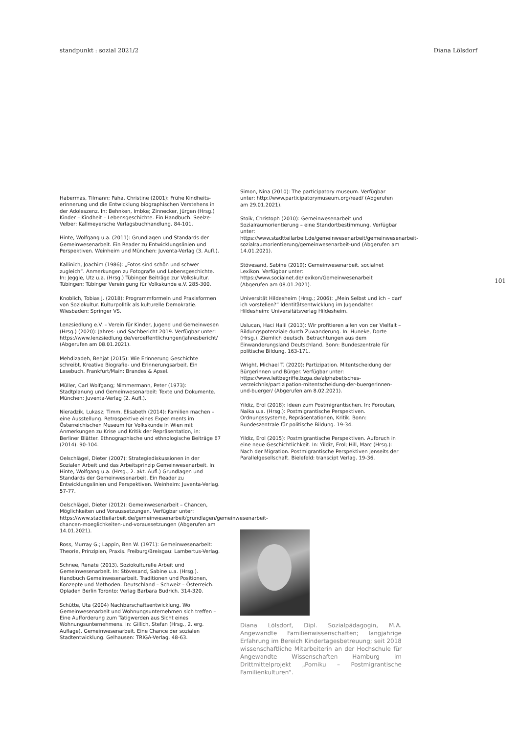standpunkt : sozial 2021/2 Diana Lölsdorf
Habermas, Tilmann; Paha, Christine (2001): Frühe Kindheits­erinnerung und die Entwicklung biographischen Verstehens in der Adoleszenz. In: Behnken, Imbke; Zinnecker, Jürgen (Hrsg.) Kinder – Kindheit – Lebensgeschichte. Ein Handbuch. Seelze-Velber: Kallmeyersche Verlagsbuchhandlung. 84-101.
Hinte, Wolfgang u.a. (2011): Grundlagen und Standards der Gemeinwesenarbeit. Ein Reader zu Entwicklungslinien und Perspektiven. Weinheim und München: Juventa-Verlag (3. Aufl.).
Kallinich, Joachim (1986): „Fotos sind schön und schwer zugleich“. Anmerkungen zu Fotografie und Lebensgeschichte. In: Jeggle, Utz u.a. (Hrsg.) Tübinger Beiträge zur Volkskultur. Tübingen: Tübinger Vereinigung für Volkskunde e.V. 285-300.
Knoblich, Tobias J. (2018): Programmformeln und Praxisformen von Soziokultur. Kulturpolitik als kulturelle Demokratie. Wiesbaden: Springer VS.
Lenzsiedlung e.V. – Verein für Kinder, Jugend und Gemeinwesen (Hrsg.) (2020): Jahres- und Sachbericht 2019. Verfügbar unter: https://www.lenzsiedlung.de/veroeffentlichungen/jahresbericht/ (Abgerufen am 08.01.2021).
Mehdizadeh, Behjat (2015): Wie Erinnerung Geschichte schreibt. Kreative Biografie- und Erinnerungsarbeit. Ein Lesebuch. Frankfurt/Main: Brandes & Apsel.
Müller, Carl Wolfgang; Nimmermann, Peter (1973): Stadtplanung und Gemeinwesenarbeit: Texte und Dokumente. München: Juventa-Verlag (2. Aufl.).
Nieradzik, Lukasz; Timm, Elisabeth (2014): Familien machen – eine Ausstellung. Retrospektive eines Experiments im Österreichischen Museum für Volkskunde in Wien mit Anmerkungen zu Krise und Kritik der Repräsentation, in: Berliner Blätter. Ethnographische und ethnologische Beiträge 67 (2014). 90-104.
Oelschlägel, Dieter (2007): Strategiediskussionen in der Sozialen Arbeit und das Arbeitsprinzip Gemeinwesenarbeit. In: Hinte, Wolfgang u.a. (Hrsg., 2. akt. Aufl.) Grundlagen und Standards der Gemeinwesenarbeit. Ein Reader zu Entwicklungslinien und Perspektiven. Weinheim: Juventa-Verlag. 57-77.
Oelschlägel, Dieter (2012): Gemeinwesenarbeit – Chancen, Möglichkeiten und Voraussetzungen. Verfügbar unter: https://www.stadtteilarbeit.de/gemeinwesenarbeit/grundlagen/gemeinwesenarbeit-chancen-moeglichkeiten-und-voraussetzungen (Abgerufen am 14.01.2021).
Ross, Murray G.; Lappin, Ben W. (1971): Gemeinwesenarbeit: Theorie, Prinzipien, Praxis. Freiburg/Breisgau: Lambertus-Verlag.
Schnee, Renate (2013). Soziokulturelle Arbeit und Gemeinwesenarbeit. In: Stövesand, Sabine u.a. (Hrsg.). Handbuch Gemeinwesenarbeit. Traditionen und Positionen, Konzepte und Methoden. Deutschland – Schweiz – Österreich. Opladen Berlin Toronto: Verlag Barbara Budrich. 314-320.
Schütte, Uta (2004) Nachbarschaftsentwicklung. Wo Gemeinwesenarbeit und Wohnungsunternehmen sich treffen – Eine Aufforderung zum Tätigwerden aus Sicht eines Wohnungsunternehmens. In: Gillich, Stefan (Hrsg., 2. erg. Auflage). Gemeinwesenarbeit. Eine Chance der sozialen Stadtentwicklung. Gelhausen: TRIGA-Verlag. 48-63.
Simon, Nina (2010): The participatory museum. Verfügbar unter: http://www.participatorymuseum.org/read/ (Abgerufen am 29.01.2021).
Stoik, Christoph (2010): Gemeinwesenarbeit und Sozialraumorientierung – eine Standortbestimmung. Verfügbar unter: https://www.stadtteilarbeit.de/gemeinwesenarbeit/gemeinwesenarbeit-sozialraumorientierung/gemeinwesenarbeit-und (Abgerufen am 14.01.2021).
Stövesand, Sabine (2019): Gemeinwesenarbeit. socialnet Lexikon. Verfügbar unter: https://www.socialnet.de/lexikon/Gemeinwesenarbeit (Abgerufen am 08.01.2021).
Universität Hildesheim (Hrsg.; 2006): „Mein Selbst und ich – darf ich vorstellen?“ Identitätsentwicklung im Jugendalter. Hildesheim: Universitätsverlag Hildesheim.
Uslucan, Haci Halil (2013): Wir profitieren allen von der Vielfalt – Bildungspotenziale durch Zuwanderung. In: Huneke, Dorte (Hrsg.). Ziemlich deutsch. Betrachtungen aus dem Einwanderungsland Deutschland. Bonn: Bundeszentrale für politische Bildung. 163-171.
Wright, Michael T. (2020): Partizipation. Mitentscheidung der Bürgerinnen und Bürger. Verfügbar unter: https://www.leitbegriffe.bzga.de/alphabetisches-verzeichnis/partizipation-mitentscheidung-der-buergerinnen-und-buerger/ (Abgerufen am 8.02.2021).
Yildiz, Erol (2018): Ideen zum Postmigrantischen. In: Foroutan, Naika u.a. (Hrsg.): Postmigrantische Perspektiven. Ordnungssysteme, Repräsentationen, Kritik. Bonn: Bundeszentrale für politische Bildung. 19-34.
Yildiz, Erol (2015): Postmigrantische Perspektiven. Aufbruch in eine neue Geschichtlichkeit. In: Yildiz, Erol; Hill, Marc (Hrsg.): Nach der Migration. Postmigrantische Perspektiven jenseits der Parallelgesellschaft. Bielefeld: transcipt Verlag. 19-36.
Diana Lölsdorf, Dipl. Sozialpädagogin, M.A. Angewandte Familienwissenschaften; langjährige Erfahrung im Bereich Kindertagesbetreuung; seit 2018 wissenschaftliche Mitarbeiterin an der Hochschule für Angewandte Wissenschaften Hamburg im Drittmittelprojekt „Pomiku – Postmigrantische Familienkulturen“.
101